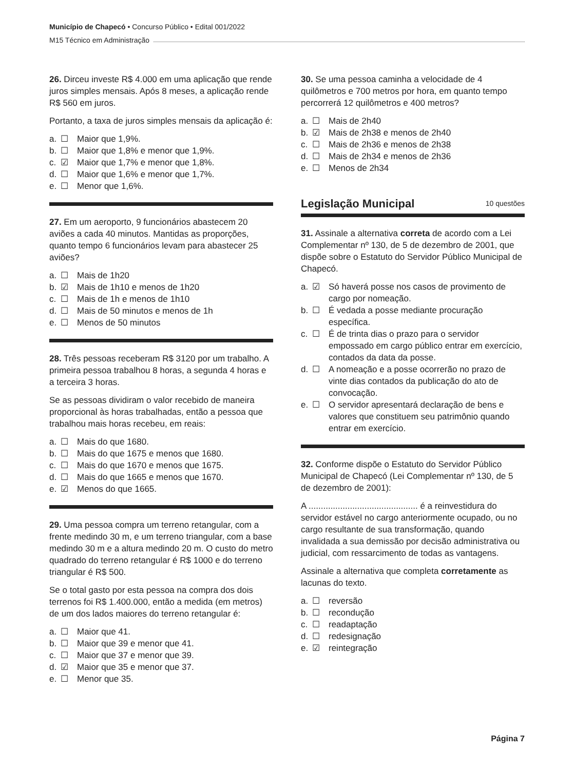Município de Chapecó • Concurso Público • Edital 001/2022
M15 Técnico em Administração
26. Dirceu investe R$ 4.000 em uma aplicação que rende juros simples mensais. Após 8 meses, a aplicação rende R$ 560 em juros.
Portanto, a taxa de juros simples mensais da aplicação é:
a. ☐ Maior que 1,9%.
b. ☐ Maior que 1,8% e menor que 1,9%.
c. ☑ Maior que 1,7% e menor que 1,8%.
d. ☐ Maior que 1,6% e menor que 1,7%.
e. ☐ Menor que 1,6%.
27. Em um aeroporto, 9 funcionários abastecem 20 aviões a cada 40 minutos. Mantidas as proporções, quanto tempo 6 funcionários levam para abastecer 25 aviões?
a. ☐ Mais de 1h20
b. ☑ Mais de 1h10 e menos de 1h20
c. ☐ Mais de 1h e menos de 1h10
d. ☐ Mais de 50 minutos e menos de 1h
e. ☐ Menos de 50 minutos
28. Três pessoas receberam R$ 3120 por um trabalho. A primeira pessoa trabalhou 8 horas, a segunda 4 horas e a terceira 3 horas.
Se as pessoas dividiram o valor recebido de maneira proporcional às horas trabalhadas, então a pessoa que trabalhou mais horas recebeu, em reais:
a. ☐ Mais do que 1680.
b. ☐ Mais do que 1675 e menos que 1680.
c. ☐ Mais do que 1670 e menos que 1675.
d. ☐ Mais do que 1665 e menos que 1670.
e. ☑ Menos do que 1665.
29. Uma pessoa compra um terreno retangular, com a frente medindo 30 m, e um terreno triangular, com a base medindo 30 m e a altura medindo 20 m. O custo do metro quadrado do terreno retangular é R$ 1000 e do terreno triangular é R$ 500.
Se o total gasto por esta pessoa na compra dos dois terrenos foi R$ 1.400.000, então a medida (em metros) de um dos lados maiores do terreno retangular é:
a. ☐ Maior que 41.
b. ☐ Maior que 39 e menor que 41.
c. ☐ Maior que 37 e menor que 39.
d. ☑ Maior que 35 e menor que 37.
e. ☐ Menor que 35.
30. Se uma pessoa caminha a velocidade de 4 quilômetros e 700 metros por hora, em quanto tempo percorrerá 12 quilômetros e 400 metros?
a. ☐ Mais de 2h40
b. ☑ Mais de 2h38 e menos de 2h40
c. ☐ Mais de 2h36 e menos de 2h38
d. ☐ Mais de 2h34 e menos de 2h36
e. ☐ Menos de 2h34
Legislação Municipal 10 questões
31. Assinale a alternativa correta de acordo com a Lei Complementar nº 130, de 5 de dezembro de 2001, que dispõe sobre o Estatuto do Servidor Público Municipal de Chapecó.
a. ☑ Só haverá posse nos casos de provimento de cargo por nomeação.
b. ☐ É vedada a posse mediante procuração específica.
c. ☐ É de trinta dias o prazo para o servidor empossado em cargo público entrar em exercício, contados da data da posse.
d. ☐ A nomeação e a posse ocorrerão no prazo de vinte dias contados da publicação do ato de convocação.
e. ☐ O servidor apresentará declaração de bens e valores que constituem seu patrimônio quando entrar em exercício.
32. Conforme dispõe o Estatuto do Servidor Público Municipal de Chapecó (Lei Complementar nº 130, de 5 de dezembro de 2001):
A ............................................. é a reinvestidura do servidor estável no cargo anteriormente ocupado, ou no cargo resultante de sua transformação, quando invalidada a sua demissão por decisão administrativa ou judicial, com ressarcimento de todas as vantagens.
Assinale a alternativa que completa corretamente as lacunas do texto.
a. ☐ reversão
b. ☐ recondução
c. ☐ readaptação
d. ☐ redesignação
e. ☑ reintegração
Página 7